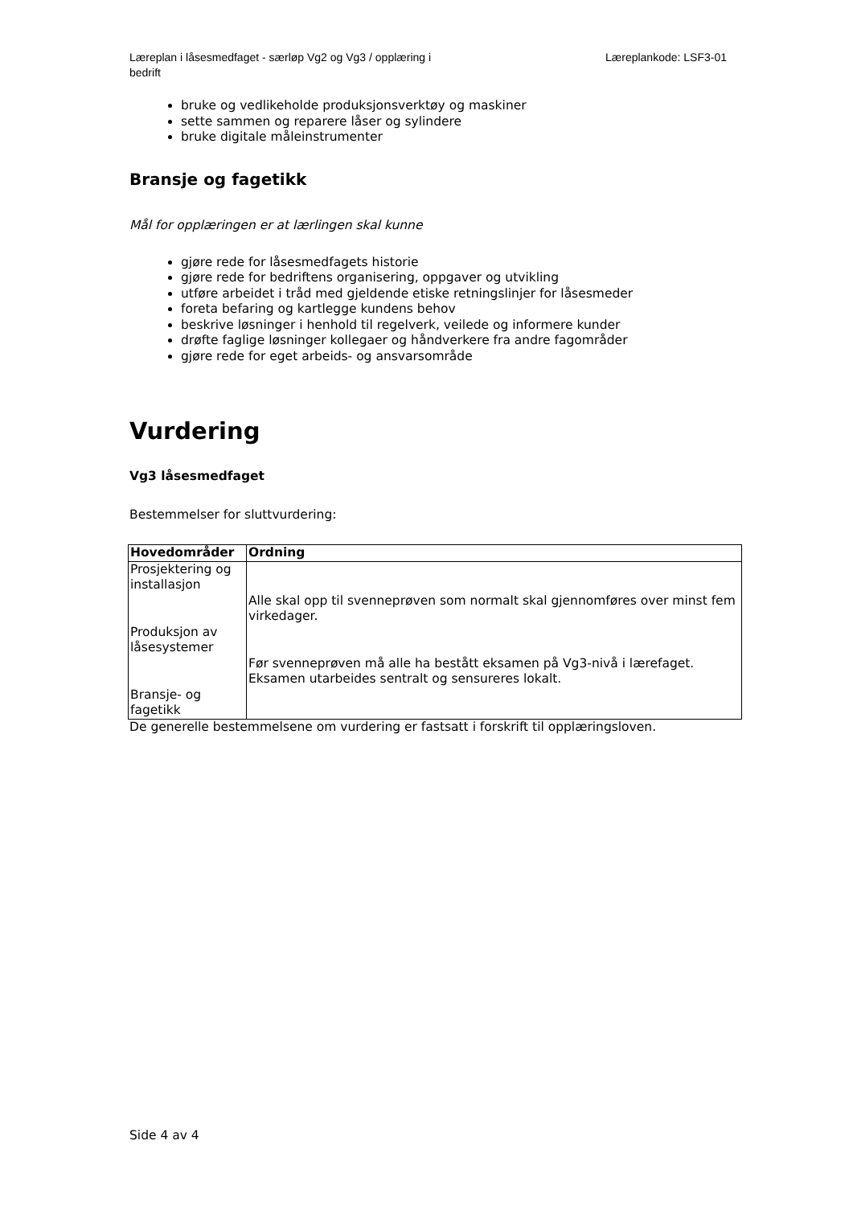Læreplan i låsesmedfaget - særløp Vg2 og Vg3 / opplæring i bedrift
Læreplankode: LSF3-01
bruke og vedlikeholde produksjonsverktøy og maskiner
sette sammen og reparere låser og sylindere
bruke digitale måleinstrumenter
Bransje og fagetikk
Mål for opplæringen er at lærlingen skal kunne
gjøre rede for låsesmedfagets historie
gjøre rede for bedriftens organisering, oppgaver og utvikling
utføre arbeidet i tråd med gjeldende etiske retningslinjer for låsesmeder
foreta befaring og kartlegge kundens behov
beskrive løsninger i henhold til regelverk, veilede og informere kunder
drøfte faglige løsninger kollegaer og håndverkere fra andre fagområder
gjøre rede for eget arbeids- og ansvarsområde
Vurdering
Vg3 låsesmedfaget
Bestemmelser for sluttvurdering:
| Hovedområder | Ordning |
| --- | --- |
| Prosjektering og installasjon Produksjon av låsesystemer Bransje- og fagetikk | Alle skal opp til svenneprøven som normalt skal gjennomføres over minst fem virkedager. Før svenneprøven må alle ha bestått eksamen på Vg3-nivå i lærefaget. Eksamen utarbeides sentralt og sensureres lokalt. |
De generelle bestemmelsene om vurdering er fastsatt i forskrift til opplæringsloven.
Side 4 av 4